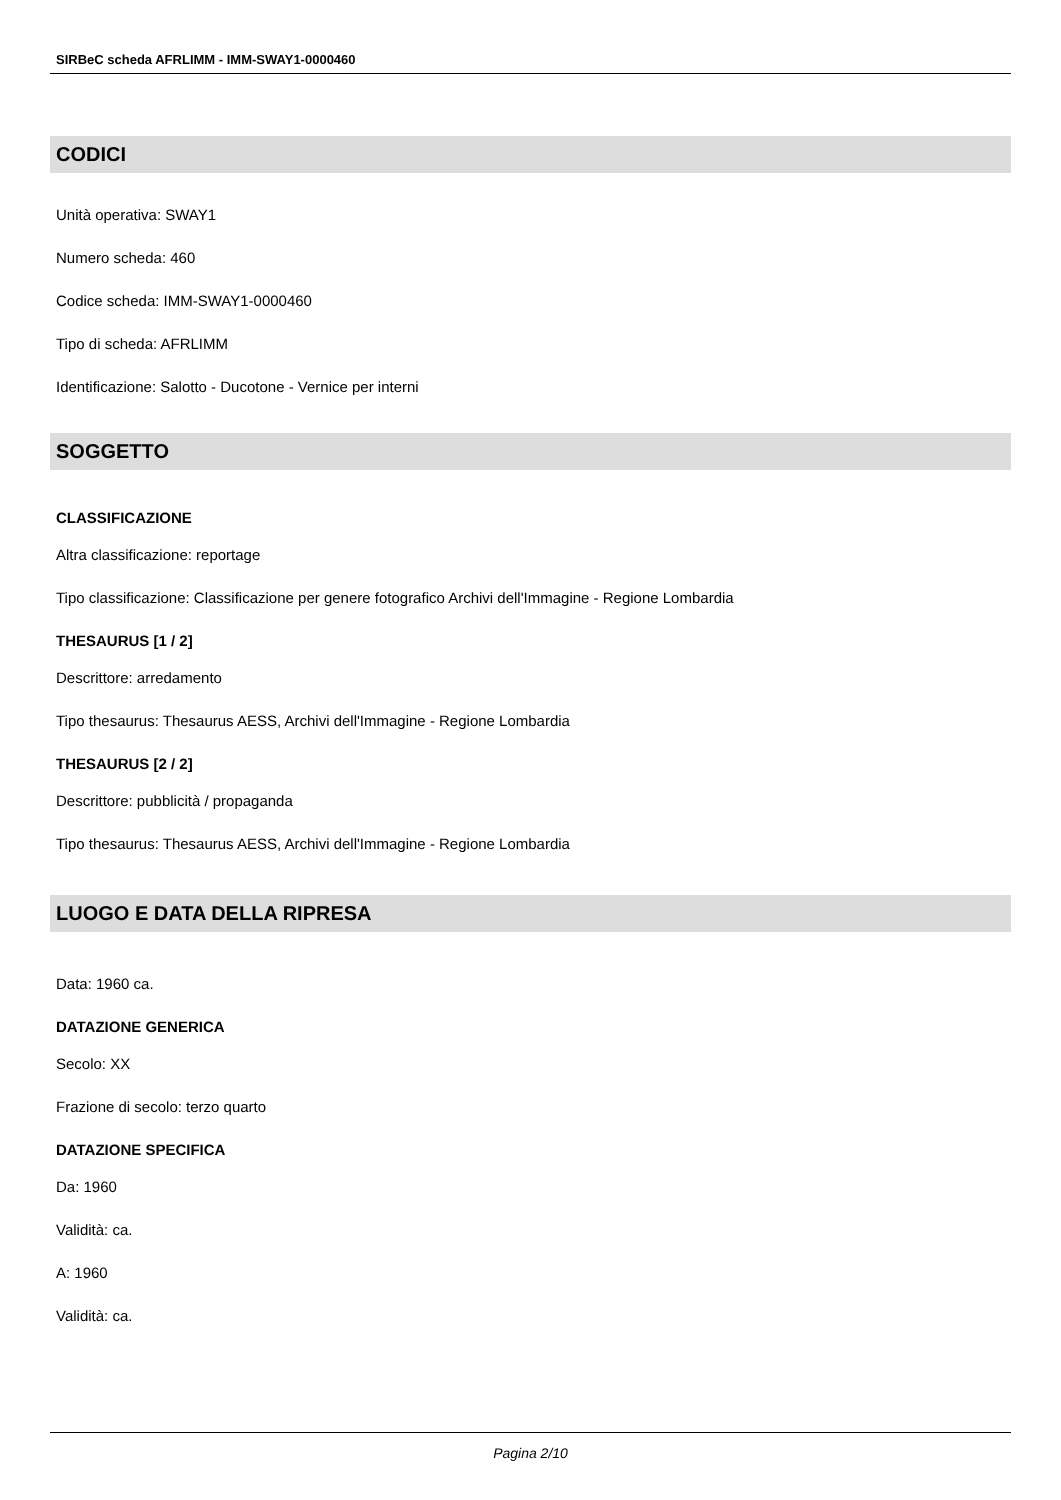SIRBeC scheda AFRLIMM - IMM-SWAY1-0000460
CODICI
Unità operativa: SWAY1
Numero scheda: 460
Codice scheda: IMM-SWAY1-0000460
Tipo di scheda: AFRLIMM
Identificazione: Salotto - Ducotone - Vernice per interni
SOGGETTO
CLASSIFICAZIONE
Altra classificazione: reportage
Tipo classificazione: Classificazione per genere fotografico Archivi dell'Immagine - Regione Lombardia
THESAURUS [1 / 2]
Descrittore: arredamento
Tipo thesaurus: Thesaurus AESS, Archivi dell'Immagine - Regione Lombardia
THESAURUS [2 / 2]
Descrittore: pubblicità / propaganda
Tipo thesaurus: Thesaurus AESS, Archivi dell'Immagine - Regione Lombardia
LUOGO E DATA DELLA RIPRESA
Data: 1960 ca.
DATAZIONE GENERICA
Secolo: XX
Frazione di secolo: terzo quarto
DATAZIONE SPECIFICA
Da: 1960
Validità: ca.
A: 1960
Validità: ca.
Pagina 2/10